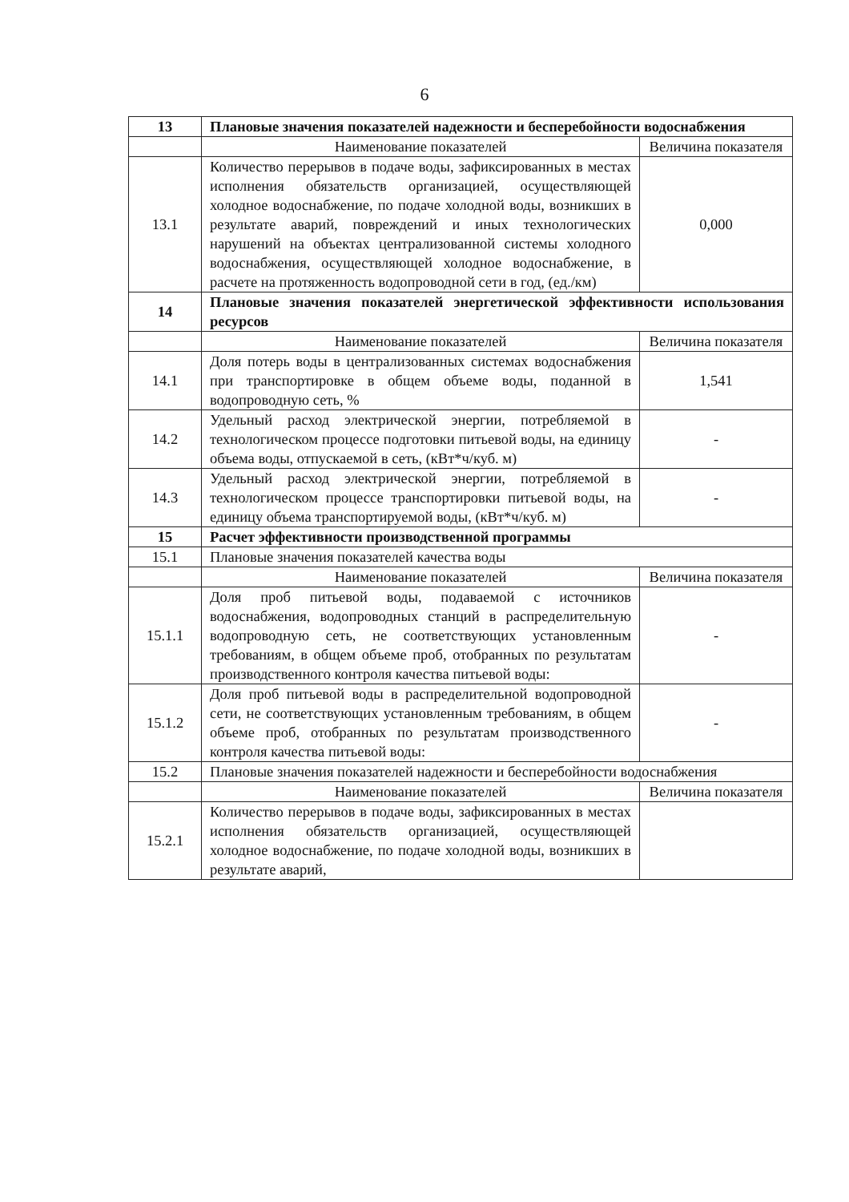6
| 13 | Плановые значения показателей надежности и бесперебойности водоснабжения | |
| | Наименование показателей | Величина показателя |
| 13.1 | Количество перерывов в подаче воды, зафиксированных в местах исполнения обязательств организацией, осуществляющей холодное водоснабжение, по подаче холодной воды, возникших в результате аварий, повреждений и иных технологических нарушений на объектах централизованной системы холодного водоснабжения, осуществляющей холодное водоснабжение, в расчете на протяженность водопроводной сети в год, (ед./км) | 0,000 |
| 14 | Плановые значения показателей энергетической эффективности использования ресурсов | |
| | Наименование показателей | Величина показателя |
| 14.1 | Доля потерь воды в централизованных системах водоснабжения при транспортировке в общем объеме воды, поданной в водопроводную сеть, % | 1,541 |
| 14.2 | Удельный расход электрической энергии, потребляемой в технологическом процессе подготовки питьевой воды, на единицу объема воды, отпускаемой в сеть, (кВт*ч/куб. м) | - |
| 14.3 | Удельный расход электрической энергии, потребляемой в технологическом процессе транспортировки питьевой воды, на единицу объема транспортируемой воды, (кВт*ч/куб. м) | - |
| 15 | Расчет эффективности производственной программы | |
| 15.1 | Плановые значения показателей качества воды | |
| | Наименование показателей | Величина показателя |
| 15.1.1 | Доля проб питьевой воды, подаваемой с источников водоснабжения, водопроводных станций в распределительную водопроводную сеть, не соответствующих установленным требованиям, в общем объеме проб, отобранных по результатам производственного контроля качества питьевой воды: | - |
| 15.1.2 | Доля проб питьевой воды в распределительной водопроводной сети, не соответствующих установленным требованиям, в общем объеме проб, отобранных по результатам производственного контроля качества питьевой воды: | - |
| 15.2 | Плановые значения показателей надежности и бесперебойности водоснабжения | |
| | Наименование показателей | Величина показателя |
| 15.2.1 | Количество перерывов в подаче воды, зафиксированных в местах исполнения обязательств организацией, осуществляющей холодное водоснабжение, по подаче холодной воды, возникших в результате аварий, | |